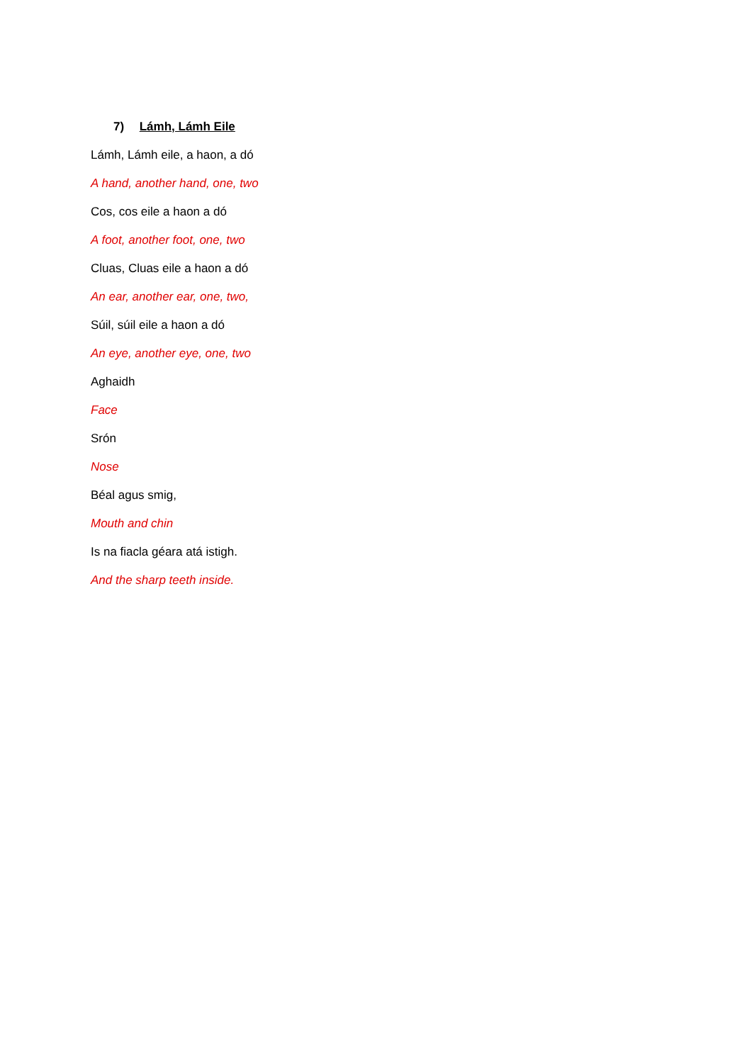7) Lámh, Lámh Eile
Lámh, Lámh eile, a haon, a dó
A hand, another hand, one, two
Cos, cos eile a haon a dó
A foot, another foot, one, two
Cluas, Cluas eile a haon a dó
An ear, another ear, one, two,
Súil, súil eile a haon a dó
An eye, another eye, one, two
Aghaidh
Face
Srón
Nose
Béal agus smig,
Mouth and chin
Is na fiacla géara atá istigh.
And the sharp teeth inside.